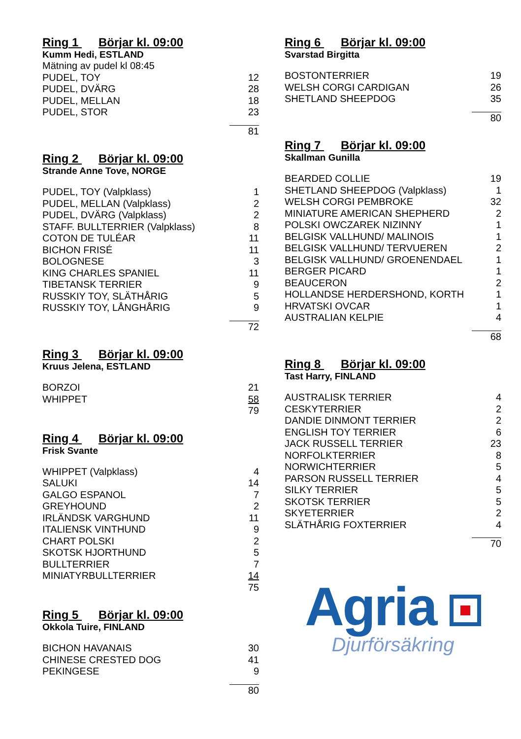Ring 1 Börjar kl. 09:00
Kumm Hedi, ESTLAND
| Mätning av pudel kl 08:45 | |
| PUDEL, TOY | 12 |
| PUDEL, DVÄRG | 28 |
| PUDEL, MELLAN | 18 |
| PUDEL, STOR | 23 |
| | 81 |
Ring 2 Börjar kl. 09:00
Strande Anne Tove, NORGE
| PUDEL, TOY (Valpklass) | 1 |
| PUDEL, MELLAN (Valpklass) | 2 |
| PUDEL, DVÄRG (Valpklass) | 2 |
| STAFF. BULLTERRIER (Valpklass) | 8 |
| COTON DE TULÉAR | 11 |
| BICHON FRISÉ | 11 |
| BOLOGNESE | 3 |
| KING CHARLES SPANIEL | 11 |
| TIBETANSK TERRIER | 9 |
| RUSSKIY TOY, SLÄTHÅRIG | 5 |
| RUSSKIY TOY, LÅNGHÅRIG | 9 |
| | 72 |
Ring 3 Börjar kl. 09:00
Kruus Jelena, ESTLAND
| BORZOI | 21 |
| WHIPPET | 58 |
| | 79 |
Ring 4 Börjar kl. 09:00
Frisk Svante
| WHIPPET (Valpklass) | 4 |
| SALUKI | 14 |
| GALGO ESPANOL | 7 |
| GREYHOUND | 2 |
| IRLÄNDSK VARGHUND | 11 |
| ITALIENSK VINTHUND | 9 |
| CHART POLSKI | 2 |
| SKOTSK HJORTHUND | 5 |
| BULLTERRIER | 7 |
| MINIATYRBULLTERRIER | 14 |
| | 75 |
Ring 5 Börjar kl. 09:00
Okkola Tuire, FINLAND
| BICHON HAVANAIS | 30 |
| CHINESE CRESTED DOG | 41 |
| PEKINGESE | 9 |
| | 80 |
Ring 6 Börjar kl. 09:00
Svarstad Birgitta
| BOSTONTERRIER | 19 |
| WELSH CORGI CARDIGAN | 26 |
| SHETLAND SHEEPDOG | 35 |
| | 80 |
Ring 7 Börjar kl. 09:00
Skallman Gunilla
| BEARDED COLLIE | 19 |
| SHETLAND SHEEPDOG (Valpklass) | 1 |
| WELSH CORGI PEMBROKE | 32 |
| MINIATURE AMERICAN SHEPHERD | 2 |
| POLSKI OWCZAREK NIZINNY | 1 |
| BELGISK VALLHUND/ MALINOIS | 1 |
| BELGISK VALLHUND/ TERVUEREN | 2 |
| BELGISK VALLHUND/ GROENENDAEL | 1 |
| BERGER PICARD | 1 |
| BEAUCERON | 2 |
| HOLLANDSE HERDERSHOND, KORTH | 1 |
| HRVATSKI OVCAR | 1 |
| AUSTRALIAN KELPIE | 4 |
| | 68 |
Ring 8 Börjar kl. 09:00
Tast Harry, FINLAND
| AUSTRALISK TERRIER | 4 |
| CESKYTERRIER | 2 |
| DANDIE DINMONT TERRIER | 2 |
| ENGLISH TOY TERRIER | 6 |
| JACK RUSSELL TERRIER | 23 |
| NORFOLKTERRIER | 8 |
| NORWICHTERRIER | 5 |
| PARSON RUSSELL TERRIER | 4 |
| SILKY TERRIER | 5 |
| SKOTSK TERRIER | 5 |
| SKYETERRIER | 2 |
| SLÄTHÅRIG FOXTERRIER | 4 |
| | 70 |
Agria
Djurförsäkring